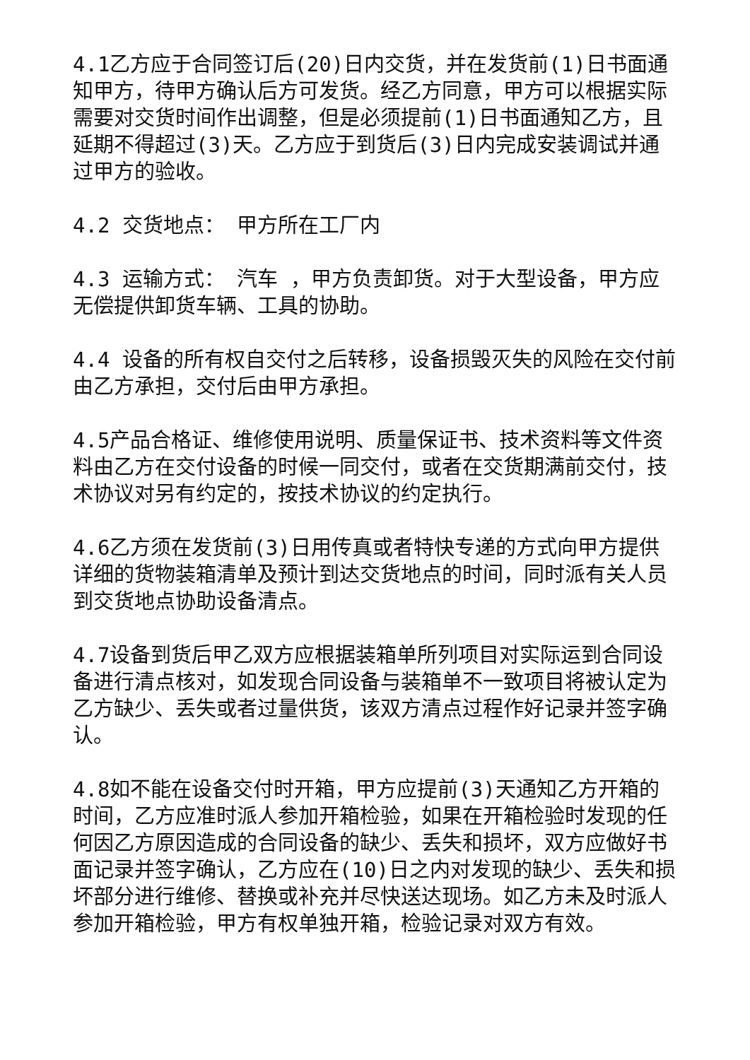4.1乙方应于合同签订后(20)日内交货，并在发货前(1)日书面通知甲方，待甲方确认后方可发货。经乙方同意，甲方可以根据实际需要对交货时间作出调整，但是必须提前(1)日书面通知乙方，且延期不得超过(3)天。乙方应于到货后(3)日内完成安装调试并通过甲方的验收。
4.2 交货地点： 甲方所在工厂内
4.3 运输方式： 汽车 ，甲方负责卸货。对于大型设备，甲方应无偿提供卸货车辆、工具的协助。
4.4 设备的所有权自交付之后转移，设备损毁灭失的风险在交付前由乙方承担，交付后由甲方承担。
4.5产品合格证、维修使用说明、质量保证书、技术资料等文件资料由乙方在交付设备的时候一同交付，或者在交货期满前交付，技术协议对另有约定的，按技术协议的约定执行。
4.6乙方须在发货前(3)日用传真或者特快专递的方式向甲方提供详细的货物装箱清单及预计到达交货地点的时间，同时派有关人员到交货地点协助设备清点。
4.7设备到货后甲乙双方应根据装箱单所列项目对实际运到合同设备进行清点核对，如发现合同设备与装箱单不一致项目将被认定为乙方缺少、丢失或者过量供货，该双方清点过程作好记录并签字确认。
4.8如不能在设备交付时开箱，甲方应提前(3)天通知乙方开箱的时间，乙方应准时派人参加开箱检验，如果在开箱检验时发现的任何因乙方原因造成的合同设备的缺少、丢失和损坏，双方应做好书面记录并签字确认，乙方应在(10)日之内对发现的缺少、丢失和损坏部分进行维修、替换或补充并尽快送达现场。如乙方未及时派人参加开箱检验，甲方有权单独开箱，检验记录对双方有效。